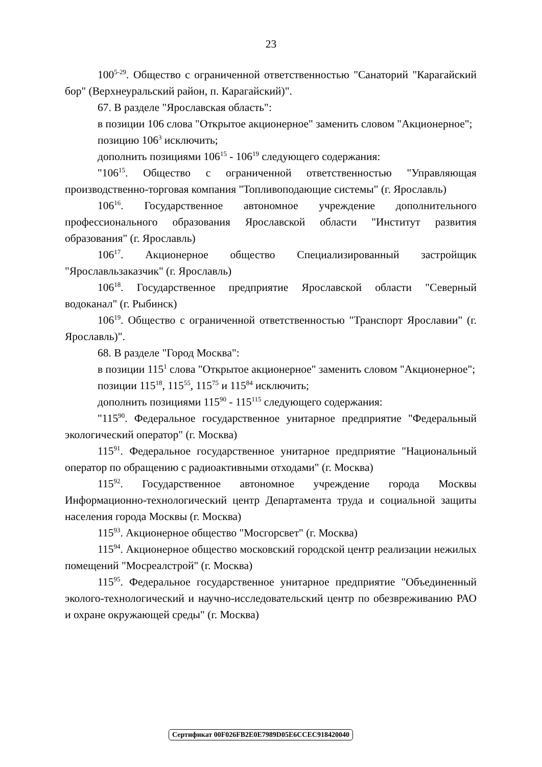23
100<sup>5-29</sup>. Общество с ограниченной ответственностью "Санаторий "Карагайский бор" (Верхнеуральский район, п. Карагайский)".
67. В разделе "Ярославская область":
в позиции 106 слова "Открытое акционерное" заменить словом "Акционерное";
позицию 106<sup>3</sup> исключить;
дополнить позициями 106<sup>15</sup> - 106<sup>19</sup> следующего содержания:
"106<sup>15</sup>. Общество с ограниченной ответственностью "Управляющая производственно-торговая компания "Топливоподающие системы" (г. Ярославль)
106<sup>16</sup>. Государственное автономное учреждение дополнительного профессионального образования Ярославской области "Институт развития образования" (г. Ярославль)
106<sup>17</sup>. Акционерное общество Специализированный застройщик "Ярославльзаказчик" (г. Ярославль)
106<sup>18</sup>. Государственное предприятие Ярославской области "Северный водоканал" (г. Рыбинск)
106<sup>19</sup>. Общество с ограниченной ответственностью "Транспорт Ярославии" (г. Ярославль)".
68. В разделе "Город Москва":
в позиции 115<sup>1</sup> слова "Открытое акционерное" заменить словом "Акционерное";
позиции 115<sup>18</sup>, 115<sup>55</sup>, 115<sup>75</sup> и 115<sup>84</sup> исключить;
дополнить позициями 115<sup>90</sup> - 115<sup>115</sup> следующего содержания:
"115<sup>90</sup>. Федеральное государственное унитарное предприятие "Федеральный экологический оператор" (г. Москва)
115<sup>91</sup>. Федеральное государственное унитарное предприятие "Национальный оператор по обращению с радиоактивными отходами" (г. Москва)
115<sup>92</sup>. Государственное автономное учреждение города Москвы Информационно-технологический центр Департамента труда и социальной защиты населения города Москвы (г. Москва)
115<sup>93</sup>. Акционерное общество "Мосгорсвет" (г. Москва)
115<sup>94</sup>. Акционерное общество московский городской центр реализации нежилых помещений "Мосреалстрой" (г. Москва)
115<sup>95</sup>. Федеральное государственное унитарное предприятие "Объединенный эколого-технологический и научно-исследовательский центр по обезвреживанию РАО и охране окружающей среды" (г. Москва)
Сертификат 00F026FB2E0E7989D05E6CCEC918420040